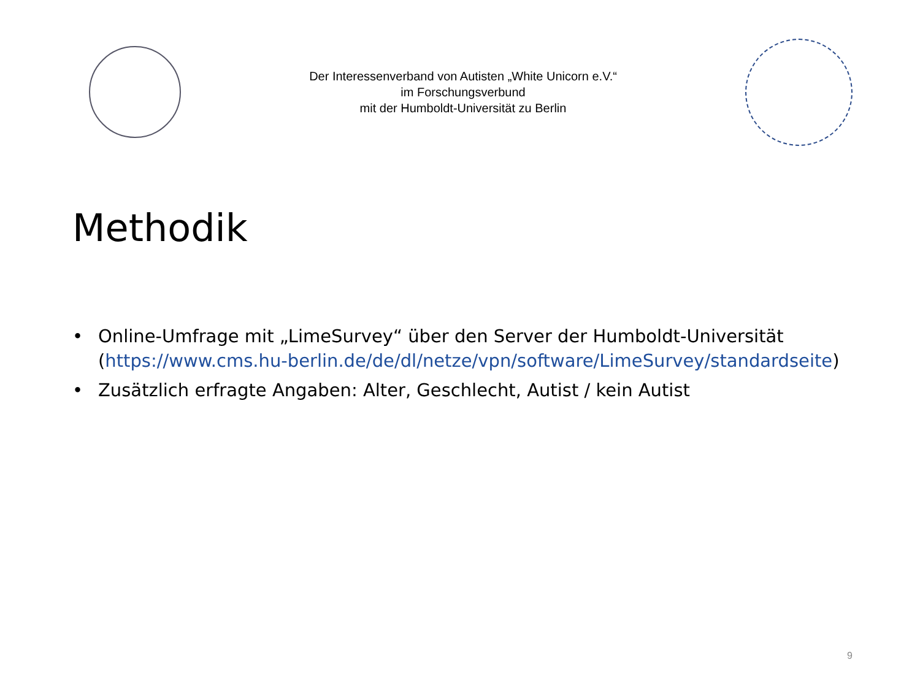Der Interessenverband von Autisten „White Unicorn e.V.“
im Forschungsverbund
mit der Humboldt-Universität zu Berlin
Methodik
• Online-Umfrage mit „LimeSurvey“ über den Server der Humboldt-Universität (https://www.cms.hu-berlin.de/de/dl/netze/vpn/software/LimeSurvey/standardseite)
• Zusätzlich erfragte Angaben: Alter, Geschlecht, Autist / kein Autist
9